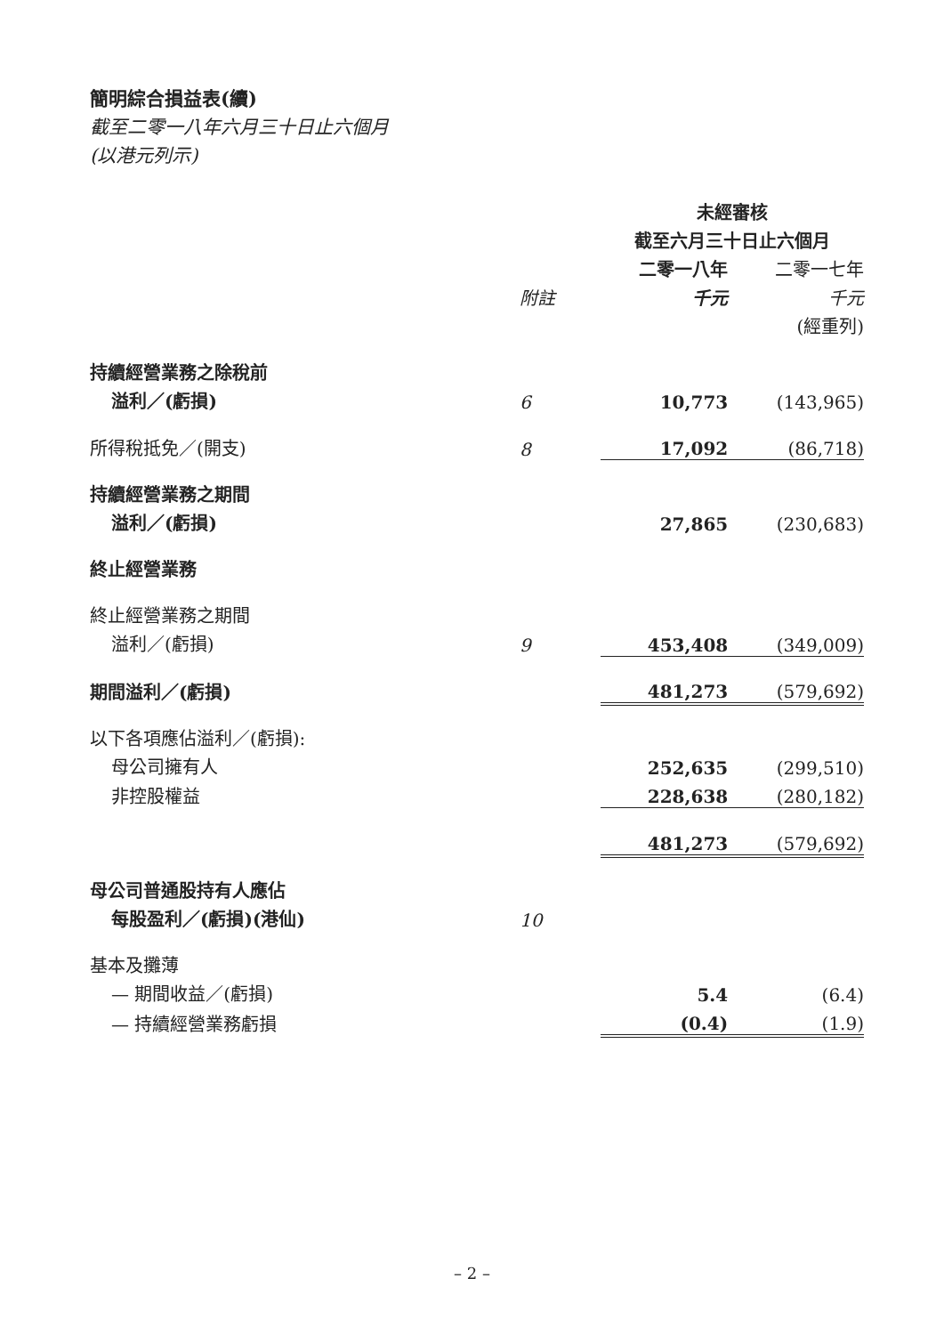簡明綜合損益表(續)
截至二零一八年六月三十日止六個月
(以港元列示)
| | | 未經審核 | |
| | | 截至六月三十日止六個月 | |
| | | 二零一八年 | 二零一七年 |
| | 附註 | 千元 | 千元 |
| | | | (經重列) |
| 持續經營業務之除稅前 | | | |
| 溢利／(虧損) | 6 | 10,773 | (143,965) |
| 所得稅抵免／(開支) | 8 | 17,092 | (86,718) |
| 持續經營業務之期間 | | | |
| 溢利／(虧損) | | 27,865 | (230,683) |
| 終止經營業務 | | | |
| 終止經營業務之期間 | | | |
| 溢利／(虧損) | 9 | 453,408 | (349,009) |
| 期間溢利／(虧損) | | 481,273 | (579,692) |
| 以下各項應佔溢利／(虧損): | | | |
| 母公司擁有人 | | 252,635 | (299,510) |
| 非控股權益 | | 228,638 | (280,182) |
| | | 481,273 | (579,692) |
| 母公司普通股持有人應佔 | | | |
| 每股盈利／(虧損)(港仙) | 10 | | |
| 基本及攤薄 | | | |
| — 期間收益／(虧損) | | 5.4 | (6.4) |
| — 持續經營業務虧損 | | (0.4) | (1.9) |
– 2 –